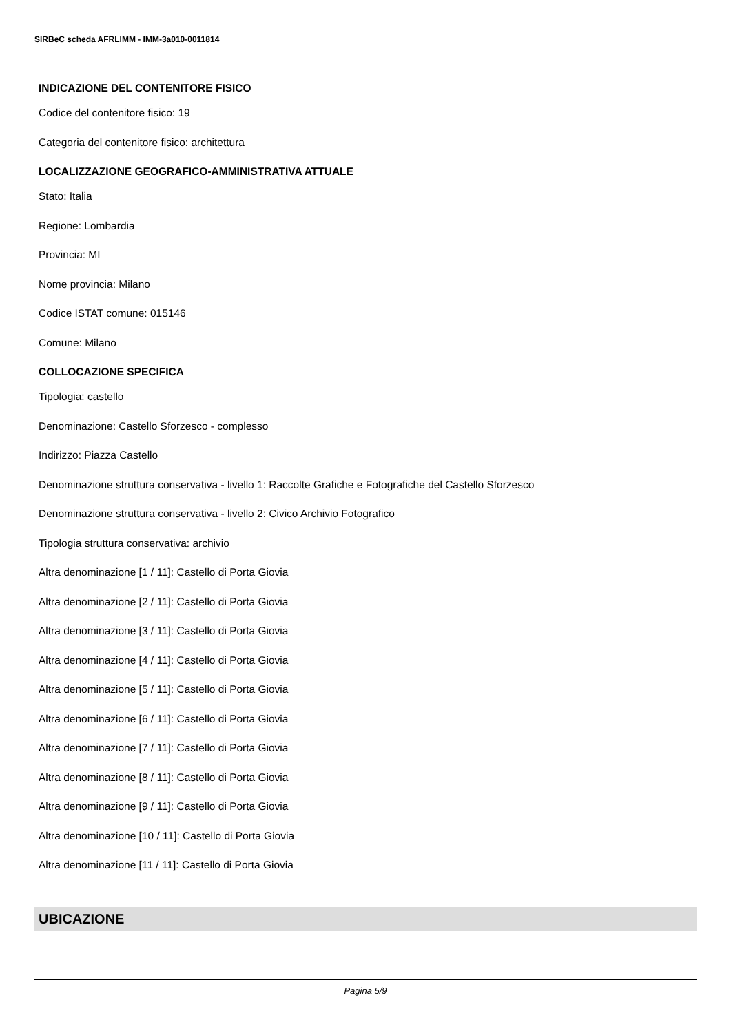SIRBeC scheda AFRLIMM - IMM-3a010-0011814
INDICAZIONE DEL CONTENITORE FISICO
Codice del contenitore fisico: 19
Categoria del contenitore fisico: architettura
LOCALIZZAZIONE GEOGRAFICO-AMMINISTRATIVA ATTUALE
Stato: Italia
Regione: Lombardia
Provincia: MI
Nome provincia: Milano
Codice ISTAT comune: 015146
Comune: Milano
COLLOCAZIONE SPECIFICA
Tipologia: castello
Denominazione: Castello Sforzesco - complesso
Indirizzo: Piazza Castello
Denominazione struttura conservativa - livello 1: Raccolte Grafiche e Fotografiche del Castello Sforzesco
Denominazione struttura conservativa - livello 2: Civico Archivio Fotografico
Tipologia struttura conservativa: archivio
Altra denominazione [1 / 11]: Castello di Porta Giovia
Altra denominazione [2 / 11]: Castello di Porta Giovia
Altra denominazione [3 / 11]: Castello di Porta Giovia
Altra denominazione [4 / 11]: Castello di Porta Giovia
Altra denominazione [5 / 11]: Castello di Porta Giovia
Altra denominazione [6 / 11]: Castello di Porta Giovia
Altra denominazione [7 / 11]: Castello di Porta Giovia
Altra denominazione [8 / 11]: Castello di Porta Giovia
Altra denominazione [9 / 11]: Castello di Porta Giovia
Altra denominazione [10 / 11]: Castello di Porta Giovia
Altra denominazione [11 / 11]: Castello di Porta Giovia
UBICAZIONE
Pagina 5/9